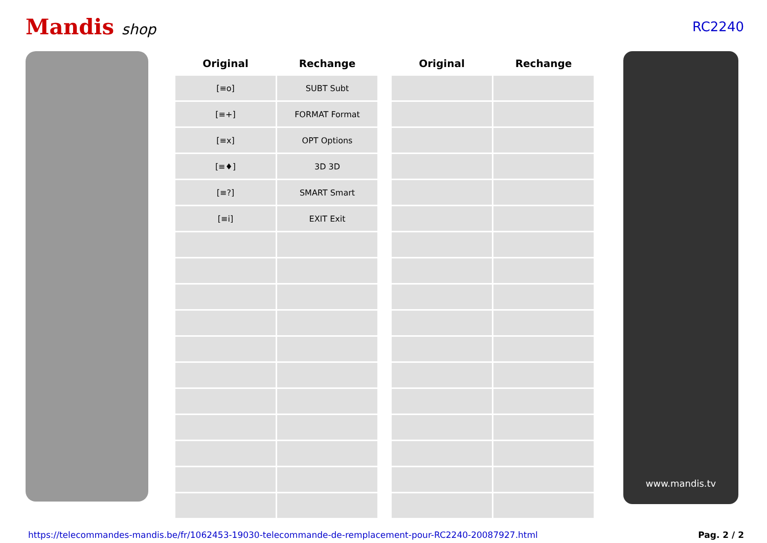Mandis shop RC2240
| Original | Rechange | | Original | Rechange |
| --- | --- | --- | --- | --- |
| [≡o] | SUBT Subt | | | |
| [≡+] | FORMAT Format | | | |
| [≡x] | OPT Options | | | |
| [≡♦] | 3D 3D | | | |
| [≡?] | SMART Smart | | | |
| [≡i] | EXIT Exit | | | |
www.mandis.tv
https://telecommandes-mandis.be/fr/1062453-19030-telecommande-de-remplacement-pour-RC2240-20087927.html Pag. 2 / 2